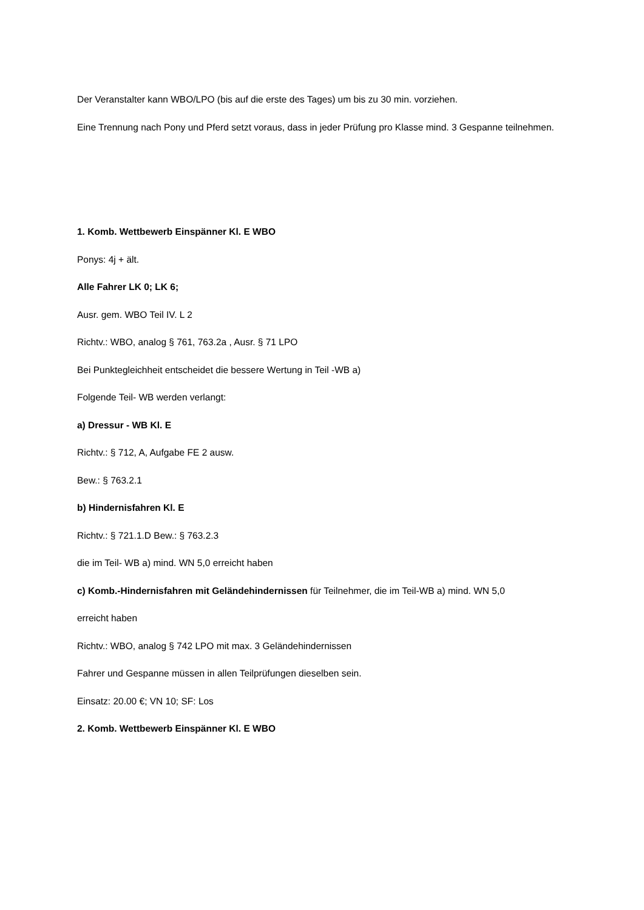Der Veranstalter kann WBO/LPO (bis auf die erste des Tages) um bis zu 30 min. vorziehen.
Eine Trennung nach Pony und Pferd setzt voraus, dass in jeder Prüfung pro Klasse mind. 3 Gespanne teilnehmen.
1. Komb. Wettbewerb Einspänner Kl. E WBO
Ponys: 4j + ält.
Alle Fahrer LK 0; LK 6;
Ausr. gem. WBO Teil IV. L 2
Richtv.: WBO, analog § 761, 763.2a , Ausr. § 71 LPO
Bei Punktegleichheit entscheidet die bessere Wertung in Teil -WB a)
Folgende Teil- WB werden verlangt:
a) Dressur - WB Kl. E
Richtv.: § 712, A, Aufgabe FE 2 ausw.
Bew.: § 763.2.1
b) Hindernisfahren Kl. E
Richtv.: § 721.1.D Bew.: § 763.2.3
die im Teil- WB a) mind. WN 5,0 erreicht haben
c) Komb.-Hindernisfahren mit Geländehindernissen für Teilnehmer, die im Teil-WB a) mind. WN 5,0
erreicht haben
Richtv.: WBO, analog § 742 LPO mit max. 3 Geländehindernissen
Fahrer und Gespanne müssen in allen Teilprüfungen dieselben sein.
Einsatz: 20.00 €; VN 10; SF: Los
2. Komb. Wettbewerb Einspänner Kl. E WBO